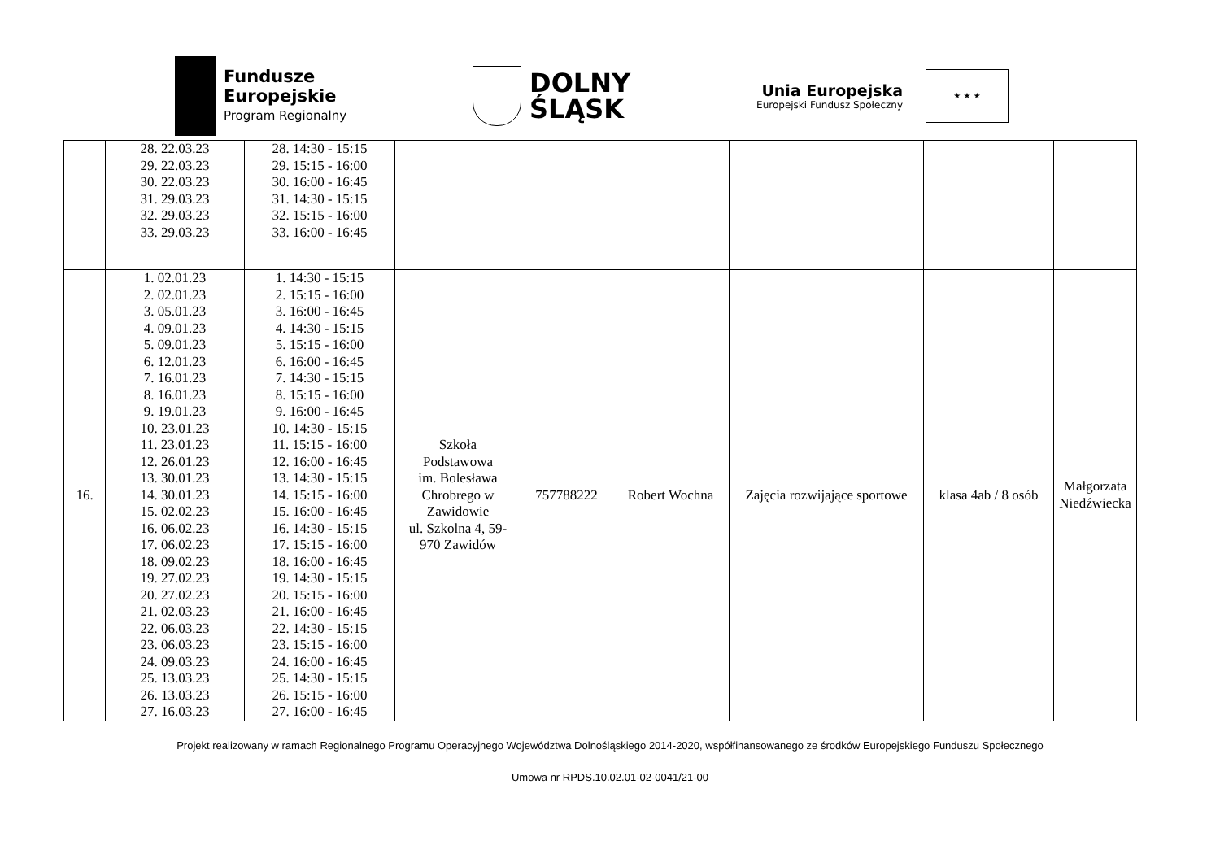Fundusze
Europejskie
Program Regionalny
DOLNY
ŚLĄSK
Unia Europejska
Europejski Fundusz Społeczny
★ ★ ★
| | 28. 22.03.23 29. 22.03.23 30. 22.03.23 31. 29.03.23 32. 29.03.23 33. 29.03.23 | 28. 14:30 - 15:15 29. 15:15 - 16:00 30. 16:00 - 16:45 31. 14:30 - 15:15 32. 15:15 - 16:00 33. 16:00 - 16:45 | | | | | | |
| 16. | 1. 02.01.23 2. 02.01.23 3. 05.01.23 4. 09.01.23 5. 09.01.23 6. 12.01.23 7. 16.01.23 8. 16.01.23 9. 19.01.23 10. 23.01.23 11. 23.01.23 12. 26.01.23 13. 30.01.23 14. 30.01.23 15. 02.02.23 16. 06.02.23 17. 06.02.23 18. 09.02.23 19. 27.02.23 20. 27.02.23 21. 02.03.23 22. 06.03.23 23. 06.03.23 24. 09.03.23 25. 13.03.23 26. 13.03.23 27. 16.03.23 | 1. 14:30 - 15:15 2. 15:15 - 16:00 3. 16:00 - 16:45 4. 14:30 - 15:15 5. 15:15 - 16:00 6. 16:00 - 16:45 7. 14:30 - 15:15 8. 15:15 - 16:00 9. 16:00 - 16:45 10. 14:30 - 15:15 11. 15:15 - 16:00 12. 16:00 - 16:45 13. 14:30 - 15:15 14. 15:15 - 16:00 15. 16:00 - 16:45 16. 14:30 - 15:15 17. 15:15 - 16:00 18. 16:00 - 16:45 19. 14:30 - 15:15 20. 15:15 - 16:00 21. 16:00 - 16:45 22. 14:30 - 15:15 23. 15:15 - 16:00 24. 16:00 - 16:45 25. 14:30 - 15:15 26. 15:15 - 16:00 27. 16:00 - 16:45 | Szkoła Podstawowa im. Bolesława Chrobrego w Zawidowie ul. Szkolna 4, 59- 970 Zawidów | 757788222 | Robert Wochna | Zajęcia rozwijające sportowe | klasa 4ab / 8 osób | Małgorzata Niedźwiecka |
Projekt realizowany w ramach Regionalnego Programu Operacyjnego Województwa Dolnośląskiego 2014-2020, współfinansowanego ze środków Europejskiego Funduszu Społecznego
Umowa nr RPDS.10.02.01-02-0041/21-00